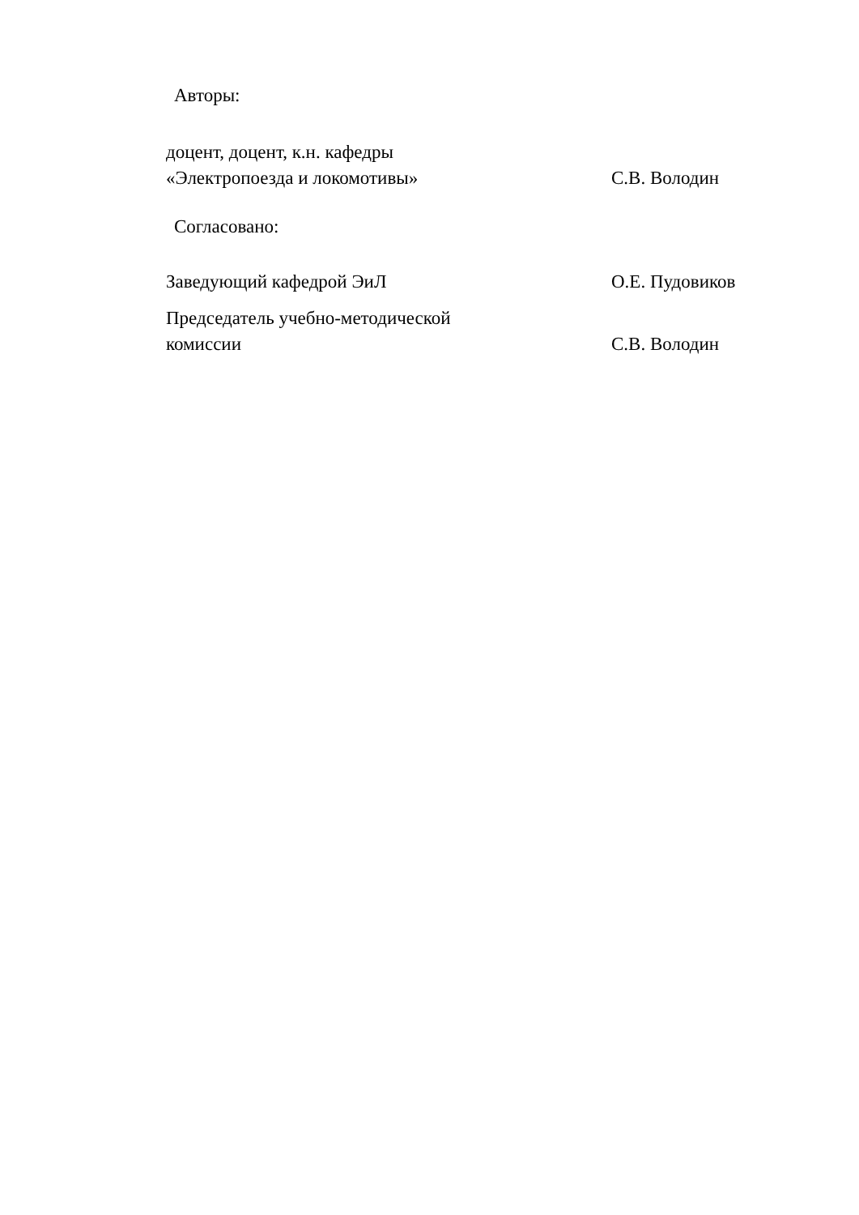Авторы:
доцент, доцент, к.н. кафедры
«Электропоезда и локомотивы»
С.В. Володин
Согласовано:
Заведующий кафедрой ЭиЛ
О.Е. Пудовиков
Председатель учебно-методической
комиссии
С.В. Володин